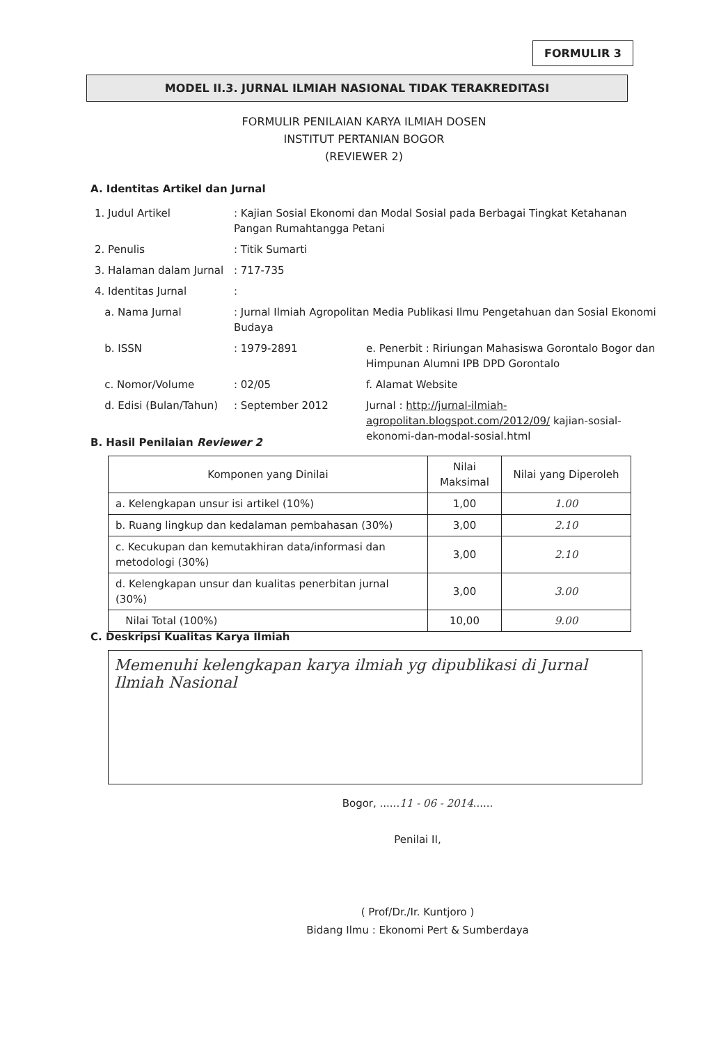FORMULIR 3
MODEL II.3. JURNAL ILMIAH NASIONAL TIDAK TERAKREDITASI
FORMULIR PENILAIAN KARYA ILMIAH DOSEN
INSTITUT PERTANIAN BOGOR
(REVIEWER 2)
A. Identitas Artikel dan Jurnal
| 1. Judul Artikel | : Kajian Sosial Ekonomi dan Modal Sosial pada Berbagai Tingkat Ketahanan Pangan Rumahtangga Petani | |
| 2. Penulis | : Titik Sumarti | |
| 3. Halaman dalam Jurnal | : 717-735 | |
| 4. Identitas Jurnal | : | |
| a. Nama Jurnal | : Jurnal Ilmiah Agropolitan Media Publikasi Ilmu Pengetahuan dan Sosial Ekonomi Budaya | |
| b. ISSN | : 1979-2891 | e. Penerbit : Ririungan Mahasiswa Gorontalo Bogor dan Himpunan Alumni IPB DPD Gorontalo |
| c. Nomor/Volume | : 02/05 | f. Alamat Website |
| d. Edisi (Bulan/Tahun) | : September 2012 | Jurnal : http://jurnal-ilmiah-agropolitan.blogspot.com/2012/09/ kajian-sosial-ekonomi-dan-modal-sosial.html |
B. Hasil Penilaian Reviewer 2
| Komponen yang Dinilai | Nilai Maksimal | Nilai yang Diperoleh |
| --- | --- | --- |
| a. Kelengkapan unsur isi artikel (10%) | 1,00 | 1.00 |
| b. Ruang lingkup dan kedalaman pembahasan (30%) | 3,00 | 2.10 |
| c. Kecukupan dan kemutakhiran data/informasi dan metodologi (30%) | 3,00 | 2.10 |
| d. Kelengkapan unsur dan kualitas penerbitan jurnal (30%) | 3,00 | 3.00 |
| Nilai Total (100%) | 10,00 | 9.00 |
C. Deskripsi Kualitas Karya Ilmiah
Memenuhi kelengkapan karya ilmiah yg dipublikasi di Jurnal Ilmiah Nasional
Bogor, ......11 - 06 - 2014......
Penilai II,
( Prof/Dr./Ir. Kuntjoro )
Bidang Ilmu : Ekonomi Pert & Sumberdaya